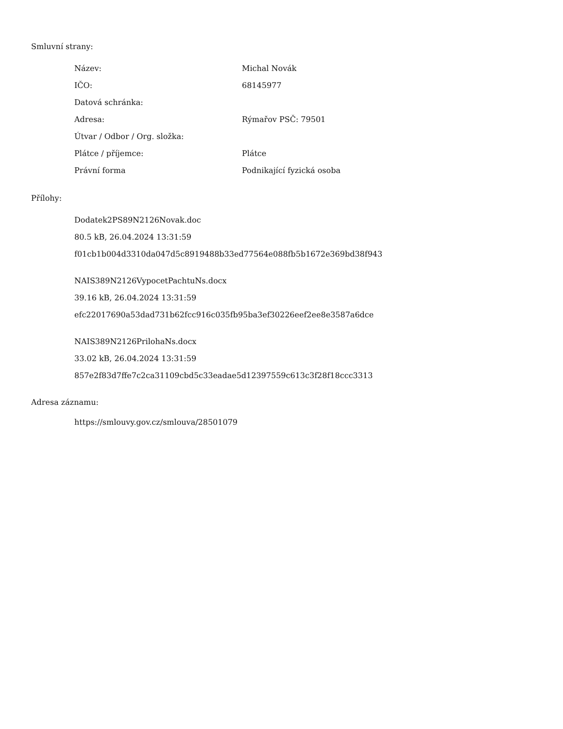Smluvní strany:
| Název: | Michal Novák |
| IČO: | 68145977 |
| Datová schránka: | |
| Adresa: | Rýmařov PSČ: 79501 |
| Útvar / Odbor / Org. složka: | |
| Plátce / příjemce: | Plátce |
| Právní forma | Podnikající fyzická osoba |
Přílohy:
Dodatek2PS89N2126Novak.doc
80.5 kB, 26.04.2024 13:31:59
f01cb1b004d3310da047d5c8919488b33ed77564e088fb5b1672e369bd38f943
NAIS389N2126VypocetPachtuNs.docx
39.16 kB, 26.04.2024 13:31:59
efc22017690a53dad731b62fcc916c035fb95ba3ef30226eef2ee8e3587a6dce
NAIS389N2126PrilohaNs.docx
33.02 kB, 26.04.2024 13:31:59
857e2f83d7ffe7c2ca31109cbd5c33eadae5d12397559c613c3f28f18ccc3313
Adresa záznamu:
https://smlouvy.gov.cz/smlouva/28501079